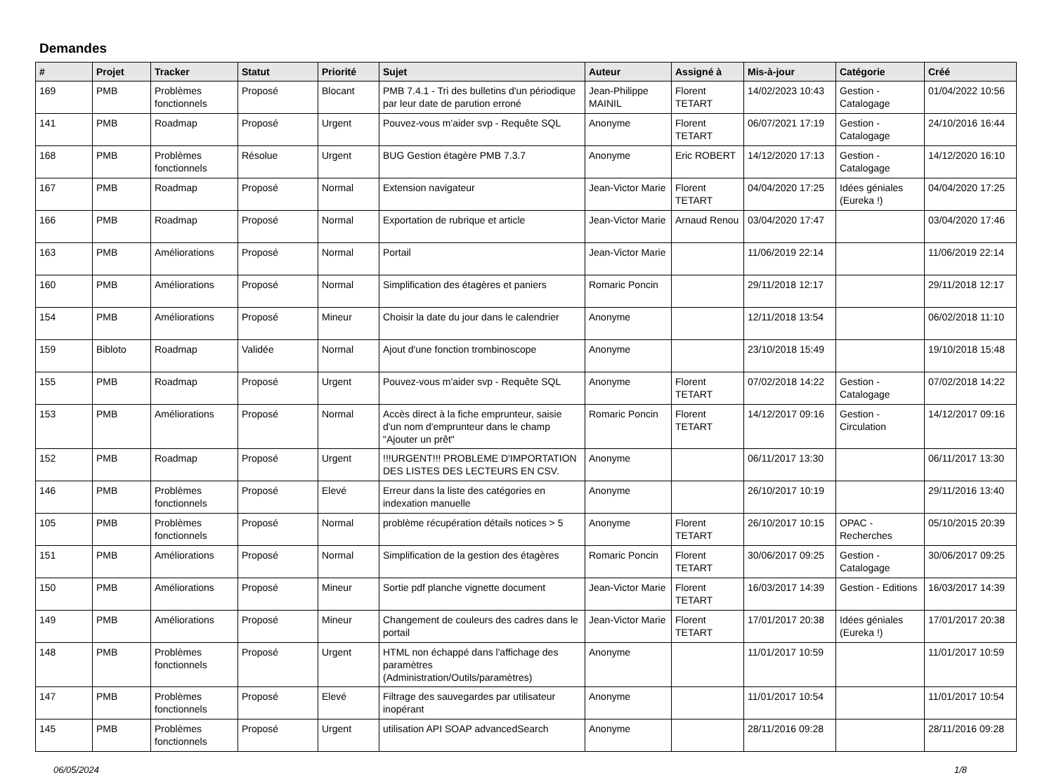Demandes
| # | Projet | Tracker | Statut | Priorité | Sujet | Auteur | Assigné à | Mis-à-jour | Catégorie | Créé |
| --- | --- | --- | --- | --- | --- | --- | --- | --- | --- | --- |
| 169 | PMB | Problèmes fonctionnels | Proposé | Blocant | PMB 7.4.1 - Tri des bulletins d'un périodique par leur date de parution erroné | Jean-Philippe MAINIL | Florent TETART | 14/02/2023 10:43 | Gestion - Catalogage | 01/04/2022 10:56 |
| 141 | PMB | Roadmap | Proposé | Urgent | Pouvez-vous m'aider svp - Requête SQL | Anonyme | Florent TETART | 06/07/2021 17:19 | Gestion - Catalogage | 24/10/2016 16:44 |
| 168 | PMB | Problèmes fonctionnels | Résolue | Urgent | BUG Gestion étagère PMB 7.3.7 | Anonyme | Eric ROBERT | 14/12/2020 17:13 | Gestion - Catalogage | 14/12/2020 16:10 |
| 167 | PMB | Roadmap | Proposé | Normal | Extension navigateur | Jean-Victor Marie | Florent TETART | 04/04/2020 17:25 | Idées géniales (Eureka !) | 04/04/2020 17:25 |
| 166 | PMB | Roadmap | Proposé | Normal | Exportation de rubrique et article | Jean-Victor Marie | Arnaud Renou | 03/04/2020 17:47 | | 03/04/2020 17:46 |
| 163 | PMB | Améliorations | Proposé | Normal | Portail | Jean-Victor Marie | | 11/06/2019 22:14 | | 11/06/2019 22:14 |
| 160 | PMB | Améliorations | Proposé | Normal | Simplification des étagères et paniers | Romaric Poncin | | 29/11/2018 12:17 | | 29/11/2018 12:17 |
| 154 | PMB | Améliorations | Proposé | Mineur | Choisir la date du jour dans le calendrier | Anonyme | | 12/11/2018 13:54 | | 06/02/2018 11:10 |
| 159 | Bibloto | Roadmap | Validée | Normal | Ajout d'une fonction trombinoscope | Anonyme | | 23/10/2018 15:49 | | 19/10/2018 15:48 |
| 155 | PMB | Roadmap | Proposé | Urgent | Pouvez-vous m'aider svp - Requête SQL | Anonyme | Florent TETART | 07/02/2018 14:22 | Gestion - Catalogage | 07/02/2018 14:22 |
| 153 | PMB | Améliorations | Proposé | Normal | Accès direct à la fiche emprunteur, saisie d'un nom d'emprunteur dans le champ "Ajouter un prêt" | Romaric Poncin | Florent TETART | 14/12/2017 09:16 | Gestion - Circulation | 14/12/2017 09:16 |
| 152 | PMB | Roadmap | Proposé | Urgent | !!!URGENT!!! PROBLEME D'IMPORTATION DES LISTES DES LECTEURS EN CSV. | Anonyme | | 06/11/2017 13:30 | | 06/11/2017 13:30 |
| 146 | PMB | Problèmes fonctionnels | Proposé | Elevé | Erreur dans la liste des catégories en indexation manuelle | Anonyme | | 26/10/2017 10:19 | | 29/11/2016 13:40 |
| 105 | PMB | Problèmes fonctionnels | Proposé | Normal | problème récupération détails notices > 5 | Anonyme | Florent TETART | 26/10/2017 10:15 | OPAC - Recherches | 05/10/2015 20:39 |
| 151 | PMB | Améliorations | Proposé | Normal | Simplification de la gestion des étagères | Romaric Poncin | Florent TETART | 30/06/2017 09:25 | Gestion - Catalogage | 30/06/2017 09:25 |
| 150 | PMB | Améliorations | Proposé | Mineur | Sortie pdf planche vignette document | Jean-Victor Marie | Florent TETART | 16/03/2017 14:39 | Gestion - Editions | 16/03/2017 14:39 |
| 149 | PMB | Améliorations | Proposé | Mineur | Changement de couleurs des cadres dans le portail | Jean-Victor Marie | Florent TETART | 17/01/2017 20:38 | Idées géniales (Eureka !) | 17/01/2017 20:38 |
| 148 | PMB | Problèmes fonctionnels | Proposé | Urgent | HTML non échappé dans l'affichage des paramètres (Administration/Outils/paramètres) | Anonyme | | 11/01/2017 10:59 | | 11/01/2017 10:59 |
| 147 | PMB | Problèmes fonctionnels | Proposé | Elevé | Filtrage des sauvegardes par utilisateur inopérant | Anonyme | | 11/01/2017 10:54 | | 11/01/2017 10:54 |
| 145 | PMB | Problèmes fonctionnels | Proposé | Urgent | utilisation API SOAP advancedSearch | Anonyme | | 28/11/2016 09:28 | | 28/11/2016 09:28 |
06/05/2024 1/8